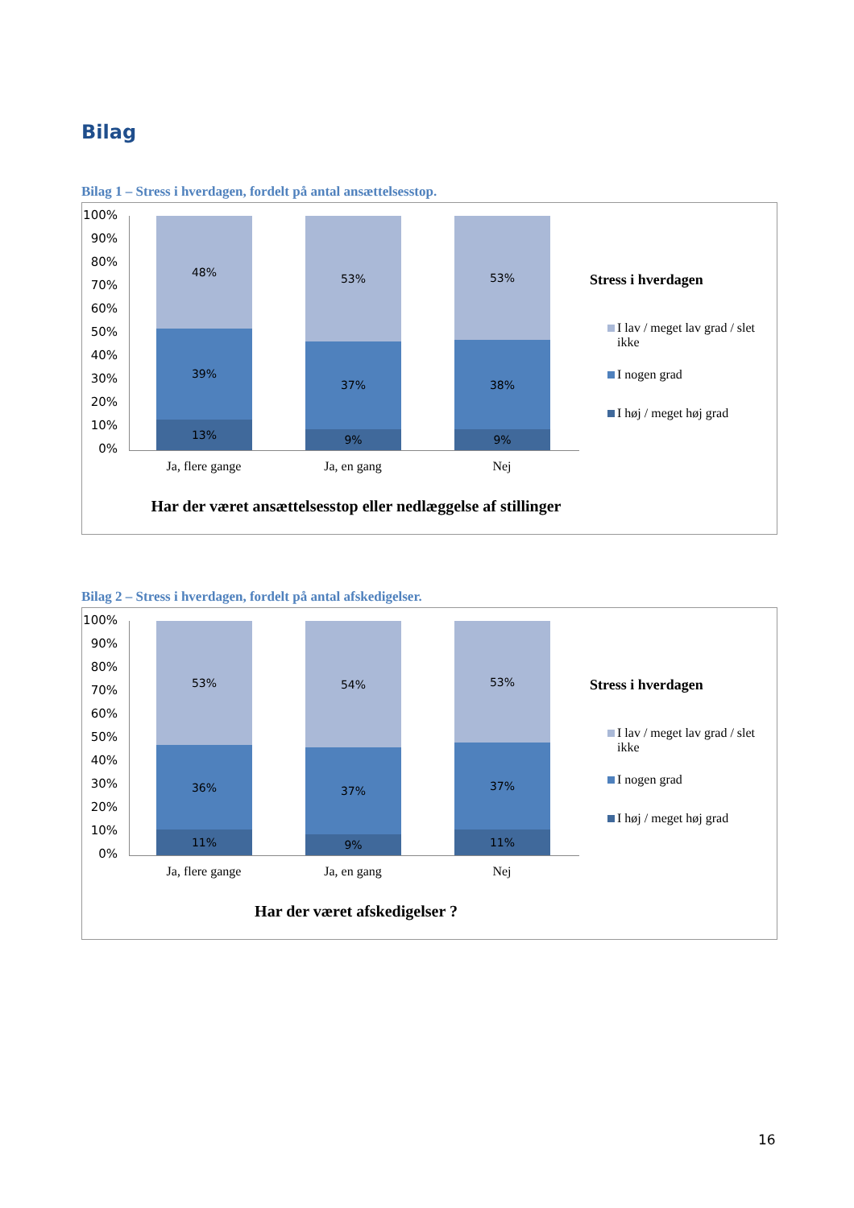Bilag
Bilag 1 – Stress i hverdagen, fordelt på antal ansættelsesstop.
100%
90%
80%
70%
60%
50%
40%
30%
20%
10%
0%
48%
39%
13%
53%
37%
9%
53%
38%
9%
Ja, flere gange Ja, en gang Nej
Har der været ansættelsesstop eller nedlæggelse af stillinger
Stress i hverdagen
I lav / meget lav grad / slet ikke
I nogen grad
I høj / meget høj grad
Bilag 2 – Stress i hverdagen, fordelt på antal afskedigelser.
100%
90%
80%
70%
60%
50%
40%
30%
20%
10%
0%
53%
36%
11%
54%
37%
9%
53%
37%
11%
Ja, flere gange Ja, en gang Nej
Har der været afskedigelser ?
Stress i hverdagen
I lav / meget lav grad / slet ikke
I nogen grad
I høj / meget høj grad
16